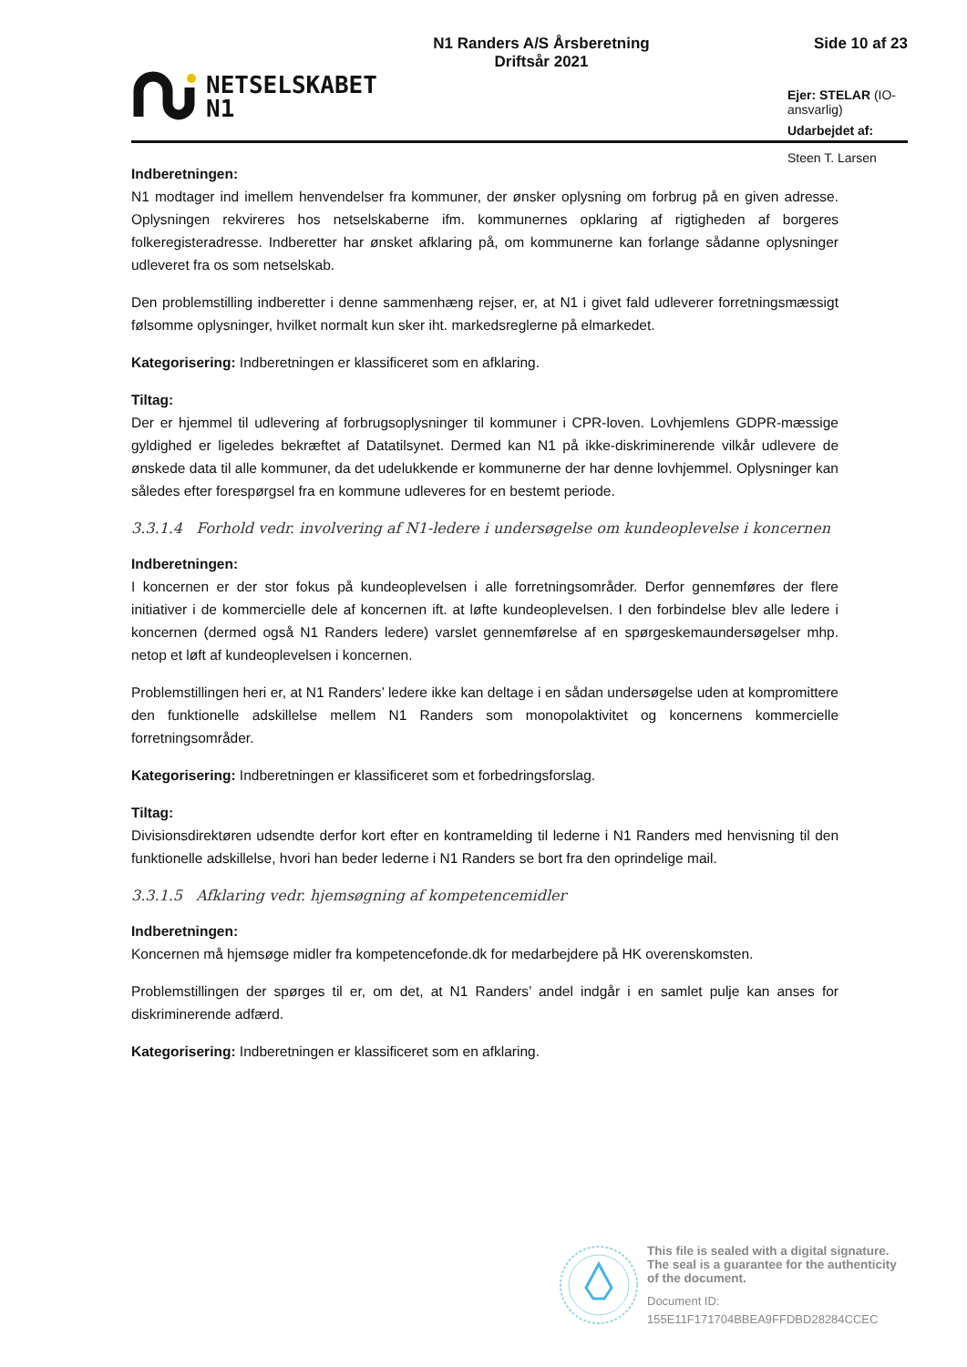NETSELSKABET
N1
N1 Randers A/S Årsberetning
Driftsår 2021
Side 10 af 23
Ejer: STELAR (IO-ansvarlig)
Udarbejdet af: Steen T. Larsen
Indberetningen:
N1 modtager ind imellem henvendelser fra kommuner, der ønsker oplysning om forbrug på en given adresse. Oplysningen rekvireres hos netselskaberne ifm. kommunernes opklaring af rigtigheden af borgeres folkeregisteradresse. Indberetter har ønsket afklaring på, om kommunerne kan forlange sådanne oplysninger udleveret fra os som netselskab.
Den problemstilling indberetter i denne sammenhæng rejser, er, at N1 i givet fald udleverer forretningsmæssigt følsomme oplysninger, hvilket normalt kun sker iht. markedsreglerne på elmarkedet.
Kategorisering: Indberetningen er klassificeret som en afklaring.
Tiltag:
Der er hjemmel til udlevering af forbrugsoplysninger til kommuner i CPR-loven. Lovhjemlens GDPR-mæssige gyldighed er ligeledes bekræftet af Datatilsynet. Dermed kan N1 på ikke-diskriminerende vilkår udlevere de ønskede data til alle kommuner, da det udelukkende er kommunerne der har denne lovhjemmel. Oplysninger kan således efter forespørgsel fra en kommune udleveres for en bestemt periode.
3.3.1.4 Forhold vedr. involvering af N1-ledere i undersøgelse om kundeoplevelse i koncernen
Indberetningen:
I koncernen er der stor fokus på kundeoplevelsen i alle forretningsområder. Derfor gennemføres der flere initiativer i de kommercielle dele af koncernen ift. at løfte kundeoplevelsen. I den forbindelse blev alle ledere i koncernen (dermed også N1 Randers ledere) varslet gennemførelse af en spørgeskemaundersøgelser mhp. netop et løft af kundeoplevelsen i koncernen.
Problemstillingen heri er, at N1 Randers’ ledere ikke kan deltage i en sådan undersøgelse uden at kompromittere den funktionelle adskillelse mellem N1 Randers som monopolaktivitet og koncernens kommercielle forretningsområder.
Kategorisering: Indberetningen er klassificeret som et forbedringsforslag.
Tiltag:
Divisionsdirektøren udsendte derfor kort efter en kontramelding til lederne i N1 Randers med henvisning til den funktionelle adskillelse, hvori han beder lederne i N1 Randers se bort fra den oprindelige mail.
3.3.1.5 Afklaring vedr. hjemsøgning af kompetencemidler
Indberetningen:
Koncernen må hjemsøge midler fra kompetencefonde.dk for medarbejdere på HK overenskomsten.
Problemstillingen der spørges til er, om det, at N1 Randers’ andel indgår i en samlet pulje kan anses for diskriminerende adfærd.
Kategorisering: Indberetningen er klassificeret som en afklaring.
This file is sealed with a digital signature.
The seal is a guarantee for the authenticity
of the document.
Document ID:
155E11F171704BBEA9FFDBD28284CCEC